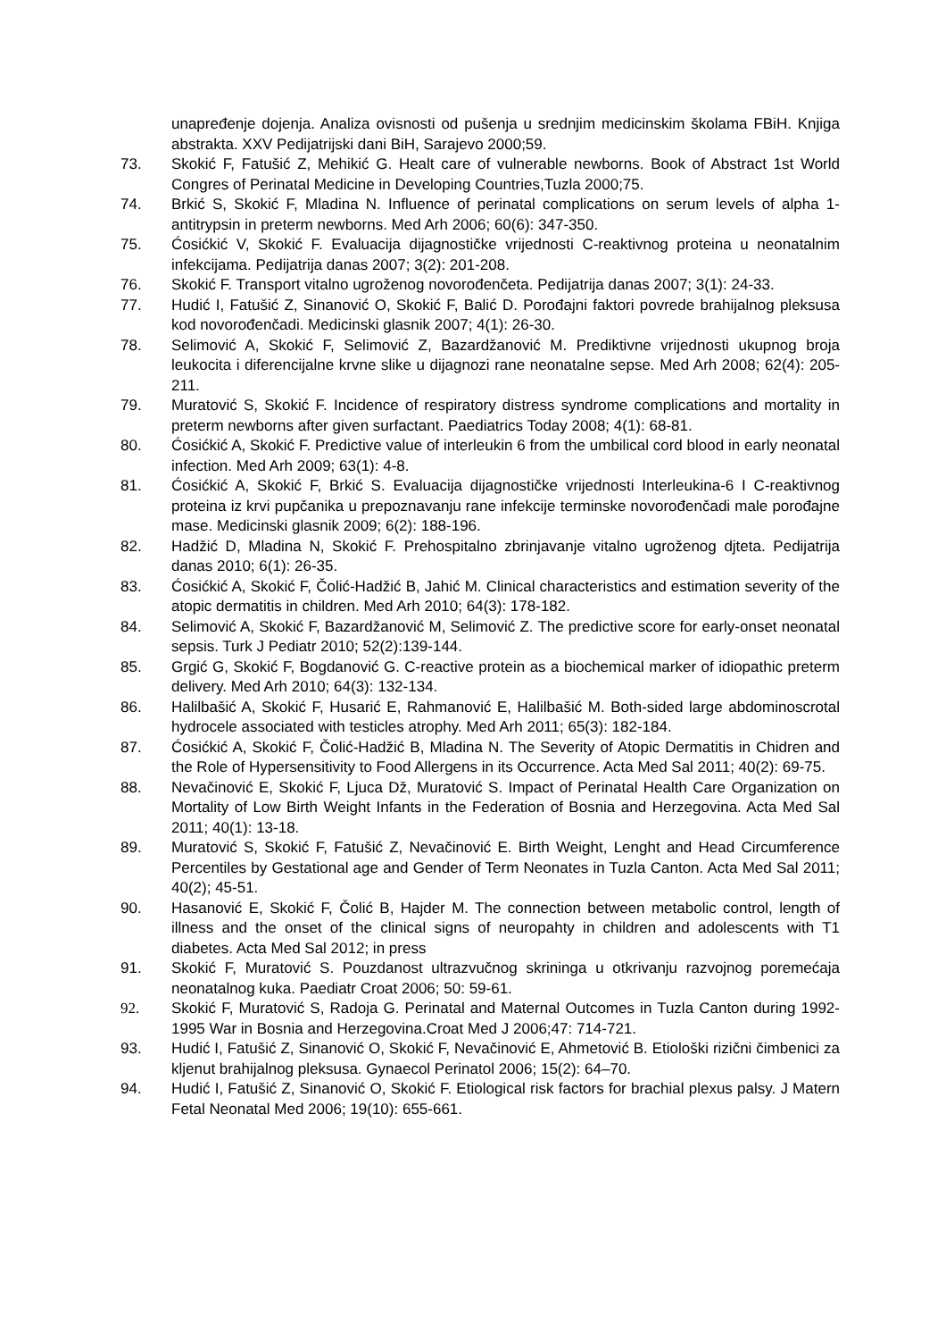unapređenje dojenja. Analiza ovisnosti od pušenja u srednjim medicinskim školama FBiH. Knjiga abstrakta. XXV Pedijatrijski dani BiH, Sarajevo 2000;59.
73. Skokić F, Fatušić Z, Mehikić G. Healt care of vulnerable newborns. Book of Abstract 1st World Congres of Perinatal Medicine in Developing Countries,Tuzla 2000;75.
74. Brkić S, Skokić F, Mladina N. Influence of perinatal complications on serum levels of alpha 1-antitrypsin in preterm newborns. Med Arh 2006; 60(6): 347-350.
75. Ćosićkić V, Skokić F. Evaluacija dijagnostičke vrijednosti C-reaktivnog proteina u neonatalnim infekcijama. Pedijatrija danas 2007; 3(2): 201-208.
76. Skokić F. Transport vitalno ugroženog novorođenčeta. Pedijatrija danas 2007; 3(1): 24-33.
77. Hudić I, Fatušić Z, Sinanović O, Skokić F, Balić D. Porođajni faktori povrede brahijalnog pleksusa kod novorođenčadi. Medicinski glasnik 2007; 4(1): 26-30.
78. Selimović A, Skokić F, Selimović Z, Bazardžanović M. Prediktivne vrijednosti ukupnog broja leukocita i diferencijalne krvne slike u dijagnozi rane neonatalne sepse. Med Arh 2008; 62(4): 205-211.
79. Muratović S, Skokić F. Incidence of respiratory distress syndrome complications and mortality in preterm newborns after given surfactant. Paediatrics Today 2008; 4(1): 68-81.
80. Ćosićkić A, Skokić F. Predictive value of interleukin 6 from the umbilical cord blood in early neonatal infection. Med Arh 2009; 63(1): 4-8.
81. Ćosićkić A, Skokić F, Brkić S. Evaluacija dijagnostičke vrijednosti Interleukina-6 I C-reaktivnog proteina iz krvi pupčanika u prepoznavanju rane infekcije terminske novorođenčadi male porođajne mase. Medicinski glasnik 2009; 6(2): 188-196.
82. Hadžić D, Mladina N, Skokić F. Prehospitalno zbrinjavanje vitalno ugroženog djteta. Pedijatrija danas 2010; 6(1): 26-35.
83. Ćosićkić A, Skokić F, Čolić-Hadžić B, Jahić M. Clinical characteristics and estimation severity of the atopic dermatitis in children. Med Arh 2010; 64(3): 178-182.
84. Selimović A, Skokić F, Bazardžanović M, Selimović Z. The predictive score for early-onset neonatal sepsis. Turk J Pediatr 2010; 52(2):139-144.
85. Grgić G, Skokić F, Bogdanović G. C-reactive protein as a biochemical marker of idiopathic preterm delivery. Med Arh 2010; 64(3): 132-134.
86. Halilbašić A, Skokić F, Husarić E, Rahmanović E, Halilbašić M. Both-sided large abdominoscrotal hydrocele associated with testicles atrophy. Med Arh 2011; 65(3): 182-184.
87. Ćosićkić A, Skokić F, Čolić-Hadžić B, Mladina N. The Severity of Atopic Dermatitis in Chidren and the Role of Hypersensitivity to Food Allergens in its Occurrence. Acta Med Sal 2011; 40(2): 69-75.
88. Nevačinović E, Skokić F, Ljuca Dž, Muratović S. Impact of Perinatal Health Care Organization on Mortality of Low Birth Weight Infants in the Federation of Bosnia and Herzegovina. Acta Med Sal 2011; 40(1): 13-18.
89. Muratović S, Skokić F, Fatušić Z, Nevačinović E. Birth Weight, Lenght and Head Circumference Percentiles by Gestational age and Gender of Term Neonates in Tuzla Canton. Acta Med Sal 2011; 40(2); 45-51.
90. Hasanović E, Skokić F, Čolić B, Hajder M. The connection between metabolic control, length of illness and the onset of the clinical signs of neuropahty in children and adolescents with T1 diabetes. Acta Med Sal 2012; in press
91. Skokić F, Muratović S. Pouzdanost ultrazvučnog skriningа u otkrivanju razvojnog poremećaja neonatalnog kuka. Paediatr Croat 2006; 50: 59-61.
92. Skokić F, Muratović S, Radoja G. Perinatal and Maternal Outcomes in Tuzla Canton during 1992-1995 War in Bosnia and Herzegovina.Croat Med J 2006;47: 714-721.
93. Hudić I, Fatušić Z, Sinanović O, Skokić F, Nevačinović E, Ahmetović B. Etiološki rizični čimbenici za kljenut brahijalnog pleksusa. Gynaecol Perinatol 2006; 15(2): 64–70.
94. Hudić I, Fatušić Z, Sinanović O, Skokić F. Etiological risk factors for brachial plexus palsy. J Matern Fetal Neonatal Med 2006; 19(10): 655-661.